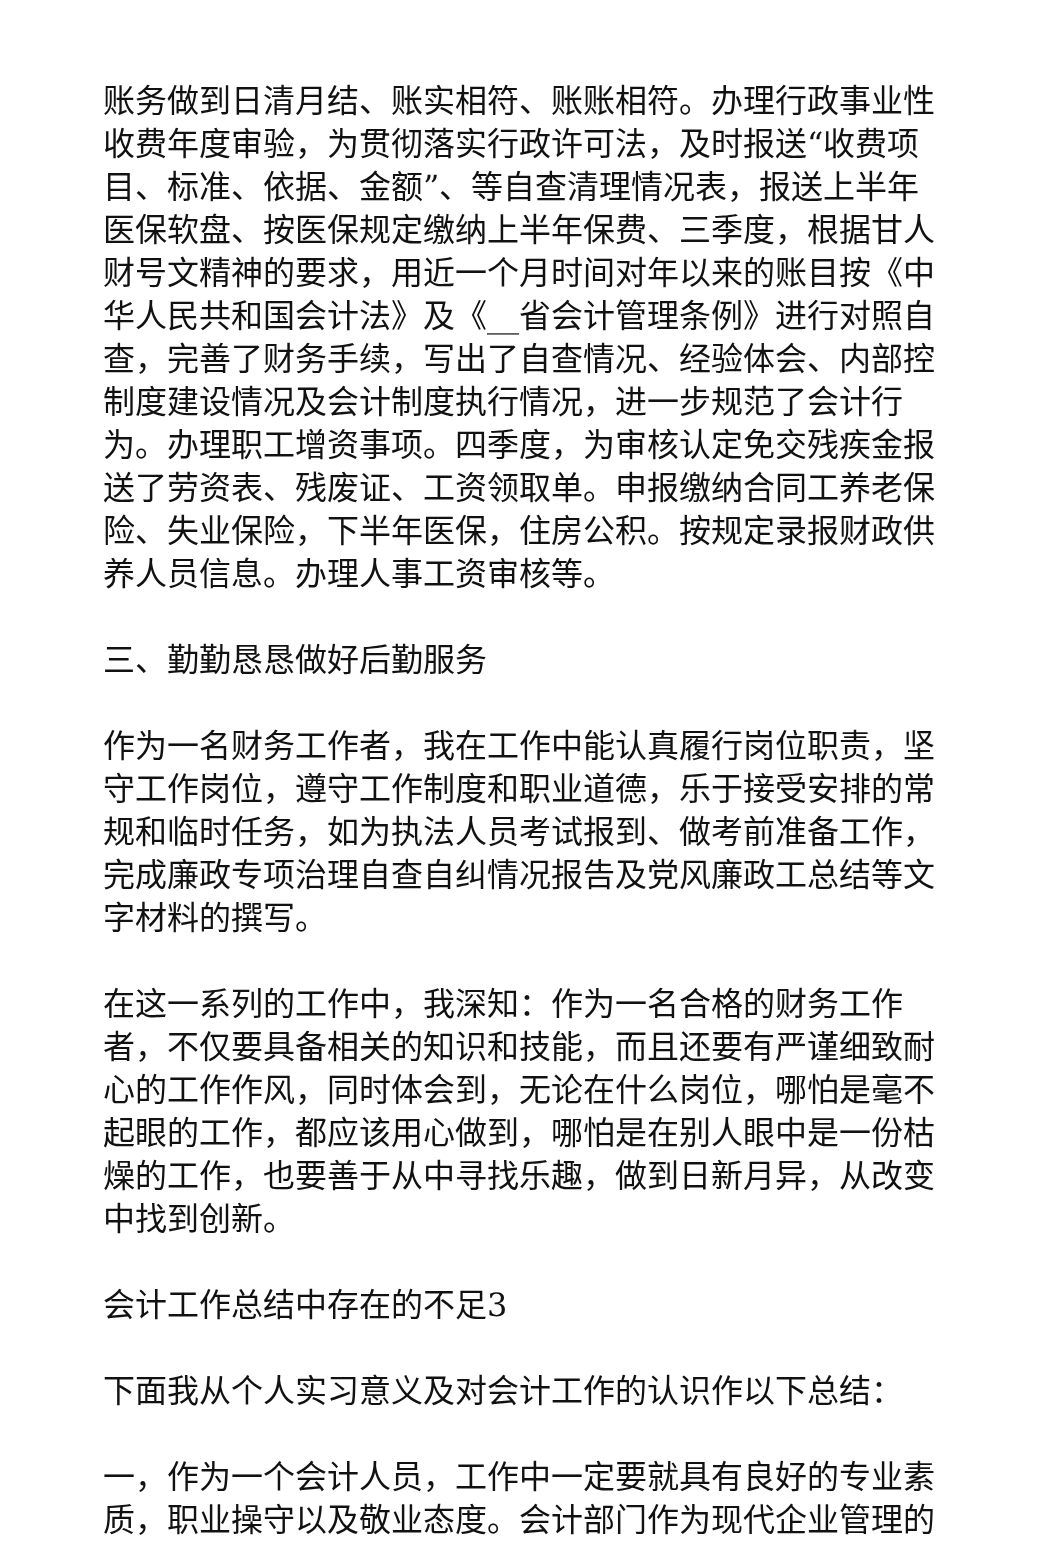账务做到日清月结、账实相符、账账相符。办理行政事业性收费年度审验，为贯彻落实行政许可法，及时报送“收费项目、标准、依据、金额”、等自查清理情况表，报送上半年医保软盘、按医保规定缴纳上半年保费、三季度，根据甘人财号文精神的要求，用近一个月时间对年以来的账目按《中华人民共和国会计法》及《__省会计管理条例》进行对照自查，完善了财务手续，写出了自查情况、经验体会、内部控制度建设情况及会计制度执行情况，进一步规范了会计行为。办理职工增资事项。四季度，为审核认定免交残疾金报送了劳资表、残废证、工资领取单。申报缴纳合同工养老保险、失业保险，下半年医保，住房公积。按规定录报财政供养人员信息。办理人事工资审核等。
三、勤勤恳恳做好后勤服务
作为一名财务工作者，我在工作中能认真履行岗位职责，坚守工作岗位，遵守工作制度和职业道德，乐于接受安排的常规和临时任务，如为执法人员考试报到、做考前准备工作，完成廉政专项治理自查自纠情况报告及党风廉政工总结等文字材料的撰写。
在这一系列的工作中，我深知：作为一名合格的财务工作者，不仅要具备相关的知识和技能，而且还要有严谨细致耐心的工作作风，同时体会到，无论在什么岗位，哪怕是毫不起眼的工作，都应该用心做到，哪怕是在别人眼中是一份枯燥的工作，也要善于从中寻找乐趣，做到日新月异，从改变中找到创新。
会计工作总结中存在的不足3
下面我从个人实习意义及对会计工作的认识作以下总结：
一，作为一个会计人员，工作中一定要就具有良好的专业素质，职业操守以及敬业态度。会计部门作为现代企业管理的